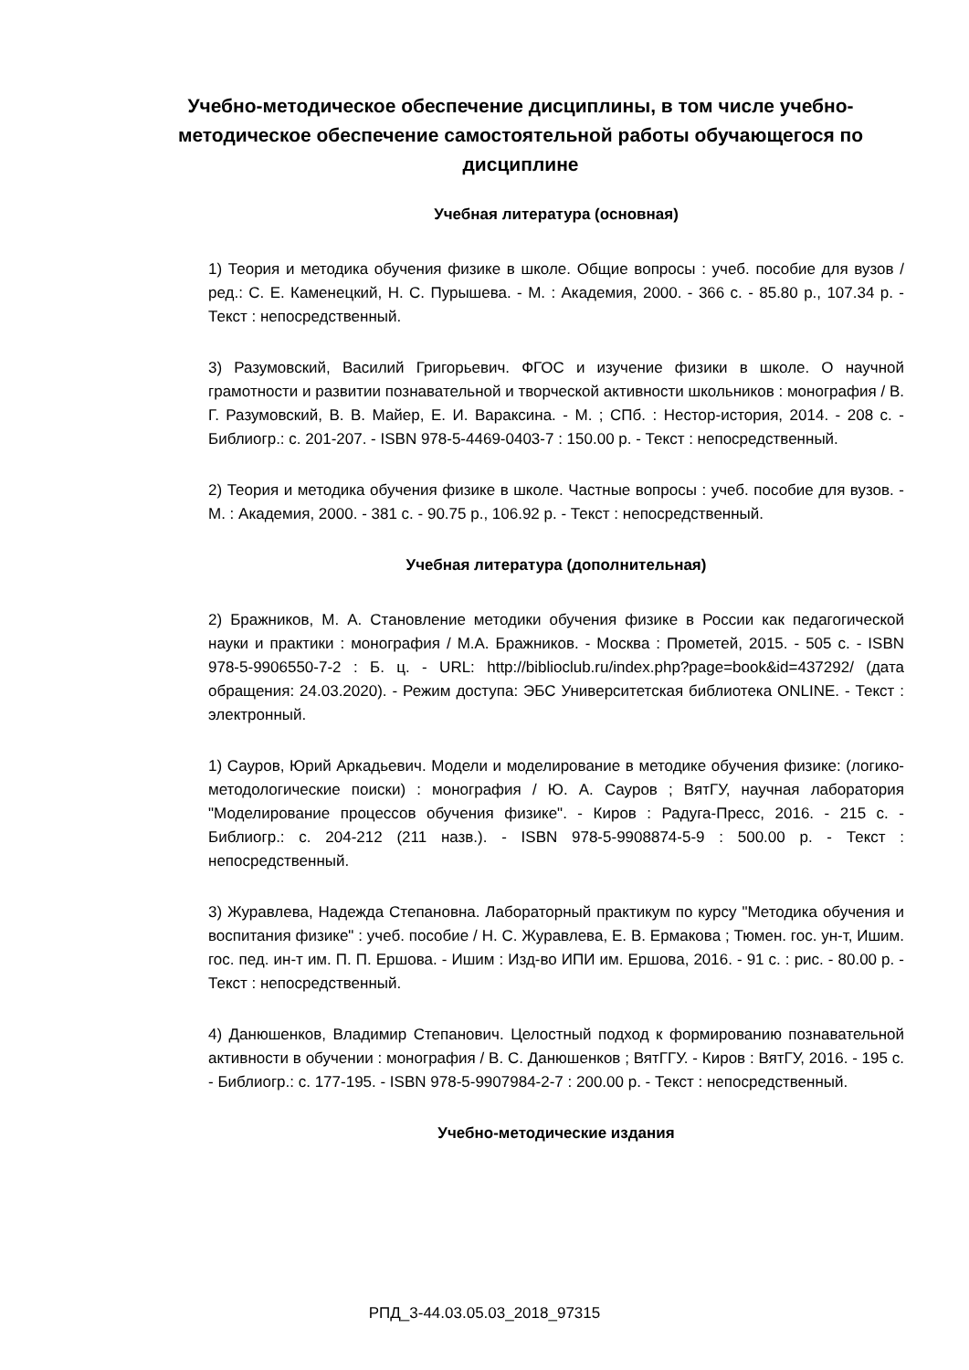Учебно-методическое обеспечение дисциплины, в том числе учебно-методическое обеспечение самостоятельной работы обучающегося по дисциплине
Учебная литература (основная)
1) Теория и методика обучения физике в школе. Общие вопросы : учеб. пособие для вузов / ред.: С. Е. Каменецкий, Н. С. Пурышева. - М. : Академия, 2000. - 366 с. - 85.80 р., 107.34 р. - Текст : непосредственный.
3) Разумовский, Василий Григорьевич. ФГОС и изучение физики в школе. О научной грамотности и развитии познавательной и творческой активности школьников : монография / В. Г. Разумовский, В. В. Майер, Е. И. Вараксина. - М. ; СПб. : Нестор-история, 2014. - 208 с. - Библиогр.: с. 201-207. - ISBN 978-5-4469-0403-7 : 150.00 р. - Текст : непосредственный.
2) Теория и методика обучения физике в школе. Частные вопросы : учеб. пособие для вузов. - М. : Академия, 2000. - 381 с. - 90.75 р., 106.92 р. - Текст : непосредственный.
Учебная литература (дополнительная)
2) Бражников, М. А. Становление методики обучения физике в России как педагогической науки и практики : монография / М.А. Бражников. - Москва : Прометей, 2015. - 505 с. - ISBN 978-5-9906550-7-2 : Б. ц. - URL: http://biblioclub.ru/index.php?page=book&id=437292/ (дата обращения: 24.03.2020). - Режим доступа: ЭБС Университетская библиотека ONLINE. - Текст : электронный.
1) Сауров, Юрий Аркадьевич. Модели и моделирование в методике обучения физике: (логико-методологические поиски) : монография / Ю. А. Сауров ; ВятГУ, научная лаборатория "Моделирование процессов обучения физике". - Киров : Радуга-Пресс, 2016. - 215 с. - Библиогр.: с. 204-212 (211 назв.). - ISBN 978-5-9908874-5-9 : 500.00 р. - Текст : непосредственный.
3) Журавлева, Надежда Степановна. Лабораторный практикум по курсу "Методика обучения и воспитания физике" : учеб. пособие / Н. С. Журавлева, Е. В. Ермакова ; Тюмен. гос. ун-т, Ишим. гос. пед. ин-т им. П. П. Ершова. - Ишим : Изд-во ИПИ им. Ершова, 2016. - 91 с. : рис. - 80.00 р. - Текст : непосредственный.
4) Данюшенков, Владимир Степанович. Целостный подход к формированию познавательной активности в обучении : монография / В. С. Данюшенков ; ВятГГУ. - Киров : ВятГУ, 2016. - 195 с. - Библиогр.: с. 177-195. - ISBN 978-5-9907984-2-7 : 200.00 р. - Текст : непосредственный.
Учебно-методические издания
РПД_3-44.03.05.03_2018_97315